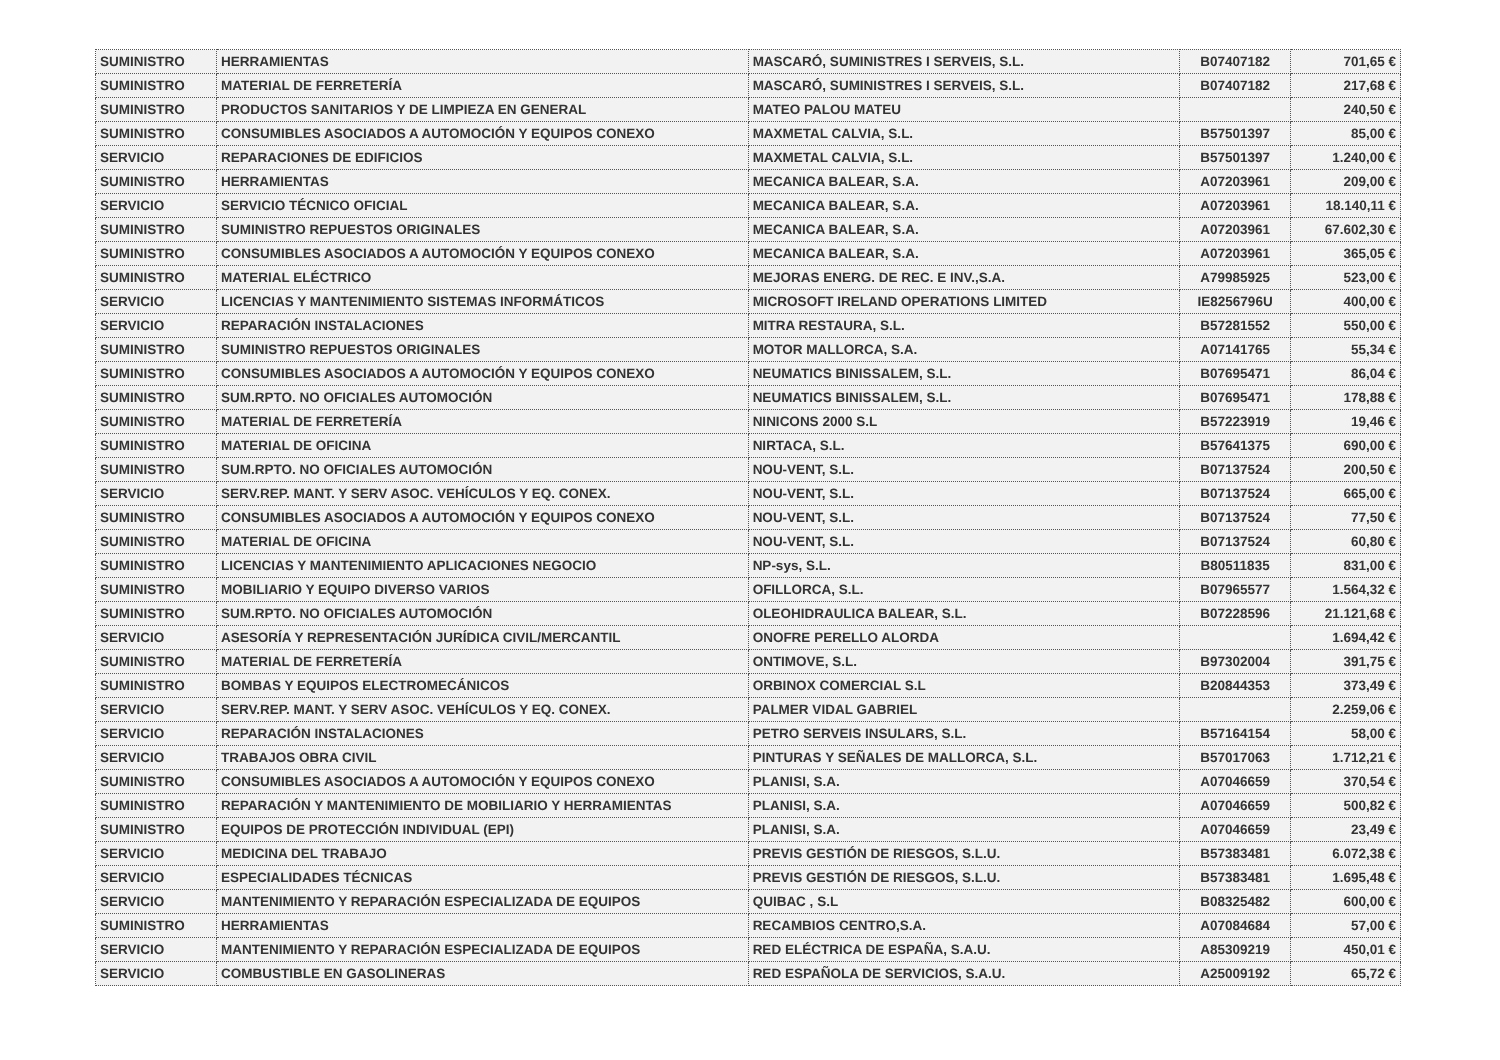| SUMINISTRO | HERRAMIENTAS | MASCARÓ, SUMINISTRES I SERVEIS, S.L. | B07407182 | 701,65 € |
| SUMINISTRO | MATERIAL DE FERRETERÍA | MASCARÓ, SUMINISTRES I SERVEIS, S.L. | B07407182 | 217,68 € |
| SUMINISTRO | PRODUCTOS SANITARIOS Y DE LIMPIEZA EN GENERAL | MATEO PALOU MATEU | | 240,50 € |
| SUMINISTRO | CONSUMIBLES ASOCIADOS A AUTOMOCIÓN Y EQUIPOS CONEXO | MAXMETAL CALVIA, S.L. | B57501397 | 85,00 € |
| SERVICIO | REPARACIONES DE EDIFICIOS | MAXMETAL CALVIA, S.L. | B57501397 | 1.240,00 € |
| SUMINISTRO | HERRAMIENTAS | MECANICA BALEAR, S.A. | A07203961 | 209,00 € |
| SERVICIO | SERVICIO TÉCNICO OFICIAL | MECANICA BALEAR, S.A. | A07203961 | 18.140,11 € |
| SUMINISTRO | SUMINISTRO REPUESTOS ORIGINALES | MECANICA BALEAR, S.A. | A07203961 | 67.602,30 € |
| SUMINISTRO | CONSUMIBLES ASOCIADOS A AUTOMOCIÓN Y EQUIPOS CONEXO | MECANICA BALEAR, S.A. | A07203961 | 365,05 € |
| SUMINISTRO | MATERIAL ELÉCTRICO | MEJORAS ENERG. DE REC. E INV.,S.A. | A79985925 | 523,00 € |
| SERVICIO | LICENCIAS Y MANTENIMIENTO SISTEMAS INFORMÁTICOS | MICROSOFT IRELAND OPERATIONS LIMITED | IE8256796U | 400,00 € |
| SERVICIO | REPARACIÓN INSTALACIONES | MITRA RESTAURA, S.L. | B57281552 | 550,00 € |
| SUMINISTRO | SUMINISTRO REPUESTOS ORIGINALES | MOTOR MALLORCA, S.A. | A07141765 | 55,34 € |
| SUMINISTRO | CONSUMIBLES ASOCIADOS A AUTOMOCIÓN Y EQUIPOS CONEXO | NEUMATICS BINISSALEM, S.L. | B07695471 | 86,04 € |
| SUMINISTRO | SUM.RPTO. NO OFICIALES AUTOMOCIÓN | NEUMATICS BINISSALEM, S.L. | B07695471 | 178,88 € |
| SUMINISTRO | MATERIAL DE FERRETERÍA | NINICONS 2000 S.L | B57223919 | 19,46 € |
| SUMINISTRO | MATERIAL DE OFICINA | NIRTACA, S.L. | B57641375 | 690,00 € |
| SUMINISTRO | SUM.RPTO. NO OFICIALES AUTOMOCIÓN | NOU-VENT, S.L. | B07137524 | 200,50 € |
| SERVICIO | SERV.REP. MANT. Y SERV ASOC. VEHÍCULOS Y EQ. CONEX. | NOU-VENT, S.L. | B07137524 | 665,00 € |
| SUMINISTRO | CONSUMIBLES ASOCIADOS A AUTOMOCIÓN Y EQUIPOS CONEXO | NOU-VENT, S.L. | B07137524 | 77,50 € |
| SUMINISTRO | MATERIAL DE OFICINA | NOU-VENT, S.L. | B07137524 | 60,80 € |
| SUMINISTRO | LICENCIAS Y MANTENIMIENTO APLICACIONES NEGOCIO | NP-sys, S.L. | B80511835 | 831,00 € |
| SUMINISTRO | MOBILIARIO Y EQUIPO DIVERSO VARIOS | OFILLORCA, S.L. | B07965577 | 1.564,32 € |
| SUMINISTRO | SUM.RPTO. NO OFICIALES AUTOMOCIÓN | OLEOHIDRAULICA BALEAR, S.L. | B07228596 | 21.121,68 € |
| SERVICIO | ASESORÍA Y REPRESENTACIÓN JURÍDICA CIVIL/MERCANTIL | ONOFRE PERELLO ALORDA | | 1.694,42 € |
| SUMINISTRO | MATERIAL DE FERRETERÍA | ONTIMOVE, S.L. | B97302004 | 391,75 € |
| SUMINISTRO | BOMBAS Y EQUIPOS ELECTROMECÁNICOS | ORBINOX COMERCIAL S.L | B20844353 | 373,49 € |
| SERVICIO | SERV.REP. MANT. Y SERV ASOC. VEHÍCULOS Y EQ. CONEX. | PALMER VIDAL GABRIEL | | 2.259,06 € |
| SERVICIO | REPARACIÓN INSTALACIONES | PETRO SERVEIS INSULARS, S.L. | B57164154 | 58,00 € |
| SERVICIO | TRABAJOS OBRA CIVIL | PINTURAS Y SEÑALES DE MALLORCA, S.L. | B57017063 | 1.712,21 € |
| SUMINISTRO | CONSUMIBLES ASOCIADOS A AUTOMOCIÓN Y EQUIPOS CONEXO | PLANISI, S.A. | A07046659 | 370,54 € |
| SUMINISTRO | REPARACIÓN Y MANTENIMIENTO DE MOBILIARIO Y HERRAMIENTAS | PLANISI, S.A. | A07046659 | 500,82 € |
| SUMINISTRO | EQUIPOS DE PROTECCIÓN INDIVIDUAL (EPI) | PLANISI, S.A. | A07046659 | 23,49 € |
| SERVICIO | MEDICINA DEL TRABAJO | PREVIS GESTIÓN DE RIESGOS, S.L.U. | B57383481 | 6.072,38 € |
| SERVICIO | ESPECIALIDADES TÉCNICAS | PREVIS GESTIÓN DE RIESGOS, S.L.U. | B57383481 | 1.695,48 € |
| SERVICIO | MANTENIMIENTO Y REPARACIÓN ESPECIALIZADA DE EQUIPOS | QUIBAC , S.L | B08325482 | 600,00 € |
| SUMINISTRO | HERRAMIENTAS | RECAMBIOS CENTRO,S.A. | A07084684 | 57,00 € |
| SERVICIO | MANTENIMIENTO Y REPARACIÓN ESPECIALIZADA DE EQUIPOS | RED ELÉCTRICA DE ESPAÑA, S.A.U. | A85309219 | 450,01 € |
| SERVICIO | COMBUSTIBLE EN GASOLINERAS | RED ESPAÑOLA DE SERVICIOS, S.A.U. | A25009192 | 65,72 € |